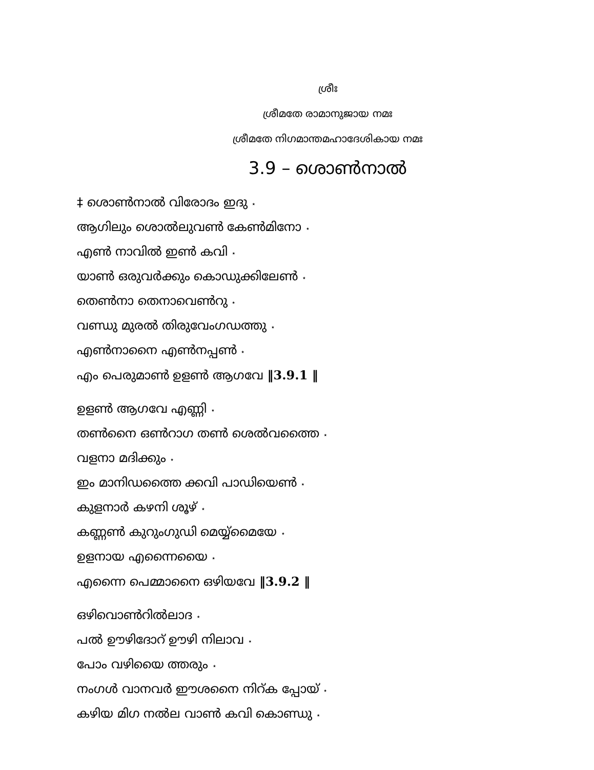ശ്രീഃ
ശ്രീമതേ രാമാനുജായ നമഃ
ശ്രീമതേ നിഗമാന്തമഹാദേശികായ നമഃ
3.9 – ശൊൺനാൽ
‡ ശൊൺനാൽ വിരോദം ഇദു ⋆
ആഗിലും ശൊൽലുവൺ കേൺമിനോ ⋆
എൺ നാവിൽ ഇൺ കവി ⋆
യാൺ ഒരുവർക്കും കൊഡുക്കിലേൺ ⋆
തെൺനാ തെനാവെൺറു ⋆
വണ്ഡു മുരൽ തിരുവേംഗഡത്തു ⋆
എൺനാനൈ എൺനപ്പൺ ⋆
എം പെരുമാൺ ഉളൺ ആഗവേ ‖3.9.1 ‖
ഉളൺ ആഗവേ എണ്ണി ⋆
തൺനൈ ഒൺറാഗ തൺ ശെൽവത്തൈ ⋆
വളനാ മദിക്കും ⋆
ഇം മാനിഡത്തൈ ക്കവി പാഡിയെൺ ⋆
കുളനാർ കഴനി ശൂഴ് ⋆
കണ്ണൺ കുറുംഗുഡി മെയ്യ്മൈയേ ⋆
ഉളനായ എന്നൈയൈ ⋆
എന്നൈ പെമ്മാനൈ ഒഴിയവേ ‖3.9.2 ‖
ഒഴിവൊൺറിൽലാദ ⋆
പൽ ഊഴിദോറ് ഊഴി നിലാവ ⋆
പോം വഴിയൈ ത്തരും ⋆
നംഗൾ വാനവർ ഈശനൈ നിറ്ക പ്പോയ് ⋆
കഴിയ മിഗ നൽല വാൺ കവി കൊണ്ഡു ⋆